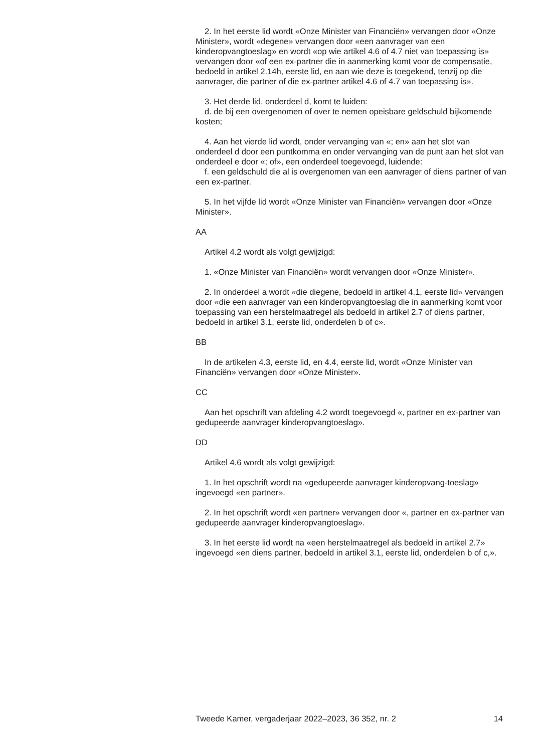2. In het eerste lid wordt «Onze Minister van Financiën» vervangen door «Onze Minister», wordt «degene» vervangen door «een aanvrager van een kinderopvangtoeslag» en wordt «op wie artikel 4.6 of 4.7 niet van toepassing is» vervangen door «of een ex-partner die in aanmerking komt voor de compensatie, bedoeld in artikel 2.14h, eerste lid, en aan wie deze is toegekend, tenzij op die aanvrager, die partner of die ex-partner artikel 4.6 of 4.7 van toepassing is».
3. Het derde lid, onderdeel d, komt te luiden:
d. de bij een overgenomen of over te nemen opeisbare geldschuld bijkomende kosten;
4. Aan het vierde lid wordt, onder vervanging van «; en» aan het slot van onderdeel d door een puntkomma en onder vervanging van de punt aan het slot van onderdeel e door «; of», een onderdeel toegevoegd, luidende:
f. een geldschuld die al is overgenomen van een aanvrager of diens partner of van een ex-partner.
5. In het vijfde lid wordt «Onze Minister van Financiën» vervangen door «Onze Minister».
AA
Artikel 4.2 wordt als volgt gewijzigd:
1. «Onze Minister van Financiën» wordt vervangen door «Onze Minister».
2. In onderdeel a wordt «die diegene, bedoeld in artikel 4.1, eerste lid» vervangen door «die een aanvrager van een kinderopvangtoeslag die in aanmerking komt voor toepassing van een herstelmaatregel als bedoeld in artikel 2.7 of diens partner, bedoeld in artikel 3.1, eerste lid, onderdelen b of c».
BB
In de artikelen 4.3, eerste lid, en 4.4, eerste lid, wordt «Onze Minister van Financiën» vervangen door «Onze Minister».
CC
Aan het opschrift van afdeling 4.2 wordt toegevoegd «, partner en ex-partner van gedupeerde aanvrager kinderopvangtoeslag».
DD
Artikel 4.6 wordt als volgt gewijzigd:
1. In het opschrift wordt na «gedupeerde aanvrager kinderopvang-toeslag» ingevoegd «en partner».
2. In het opschrift wordt «en partner» vervangen door «, partner en ex-partner van gedupeerde aanvrager kinderopvangtoeslag».
3. In het eerste lid wordt na «een herstelmaatregel als bedoeld in artikel 2.7» ingevoegd «en diens partner, bedoeld in artikel 3.1, eerste lid, onderdelen b of c,».
Tweede Kamer, vergaderjaar 2022–2023, 36 352, nr. 2 14